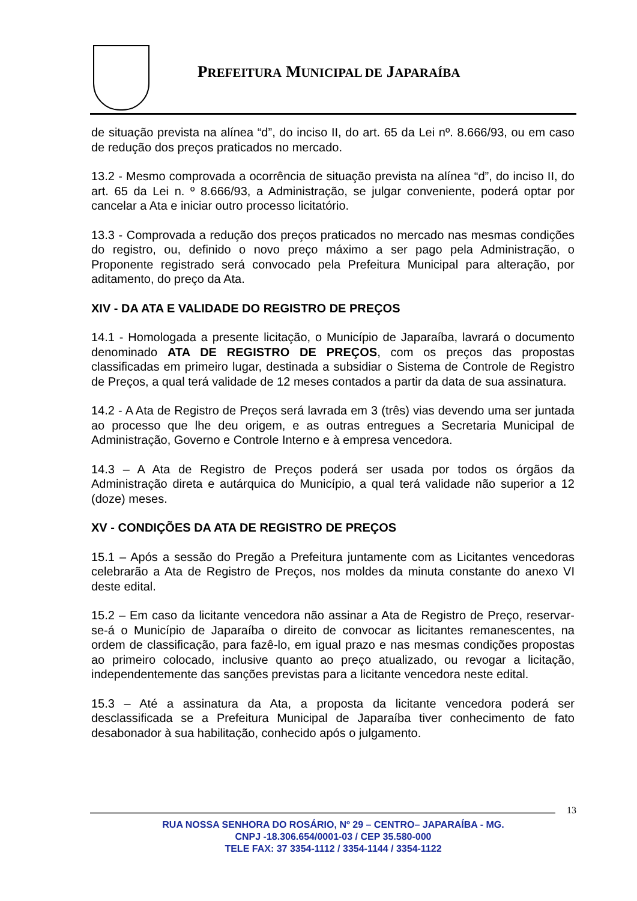PREFEITURA MUNICIPAL DE JAPARAÍBA
de situação prevista na alínea “d”, do inciso II, do art. 65 da Lei nº. 8.666/93, ou em caso de redução dos preços praticados no mercado.
13.2 - Mesmo comprovada a ocorrência de situação prevista na alínea “d”, do inciso II, do art. 65 da Lei n. º 8.666/93, a Administração, se julgar conveniente, poderá optar por cancelar a Ata e iniciar outro processo licitatório.
13.3 - Comprovada a redução dos preços praticados no mercado nas mesmas condições do registro, ou, definido o novo preço máximo a ser pago pela Administração, o Proponente registrado será convocado pela Prefeitura Municipal para alteração, por aditamento, do preço da Ata.
XIV - DA ATA E VALIDADE DO REGISTRO DE PREÇOS
14.1 - Homologada a presente licitação, o Município de Japaraíba, lavrará o documento denominado ATA DE REGISTRO DE PREÇOS, com os preços das propostas classificadas em primeiro lugar, destinada a subsidiar o Sistema de Controle de Registro de Preços, a qual terá validade de 12 meses contados a partir da data de sua assinatura.
14.2 - A Ata de Registro de Preços será lavrada em 3 (três) vias devendo uma ser juntada ao processo que lhe deu origem, e as outras entregues a Secretaria Municipal de Administração, Governo e Controle Interno e à empresa vencedora.
14.3 – A Ata de Registro de Preços poderá ser usada por todos os órgãos da Administração direta e autárquica do Município, a qual terá validade não superior a 12 (doze) meses.
XV - CONDIÇÕES DA ATA DE REGISTRO DE PREÇOS
15.1 – Após a sessão do Pregão a Prefeitura juntamente com as Licitantes vencedoras celebrarão a Ata de Registro de Preços, nos moldes da minuta constante do anexo VI deste edital.
15.2 – Em caso da licitante vencedora não assinar a Ata de Registro de Preço, reservar-se-á o Município de Japaraíba o direito de convocar as licitantes remanescentes, na ordem de classificação, para fazê-lo, em igual prazo e nas mesmas condições propostas ao primeiro colocado, inclusive quanto ao preço atualizado, ou revogar a licitação, independentemente das sanções previstas para a licitante vencedora neste edital.
15.3 – Até a assinatura da Ata, a proposta da licitante vencedora poderá ser desclassificada se a Prefeitura Municipal de Japaraíba tiver conhecimento de fato desabonador à sua habilitação, conhecido após o julgamento.
13
RUA NOSSA SENHORA DO ROSÁRIO, Nº 29 – CENTRO– JAPARAÍBA - MG.
CNPJ -18.306.654/0001-03 / CEP 35.580-000
TELE FAX: 37 3354-1112 / 3354-1144 / 3354-1122